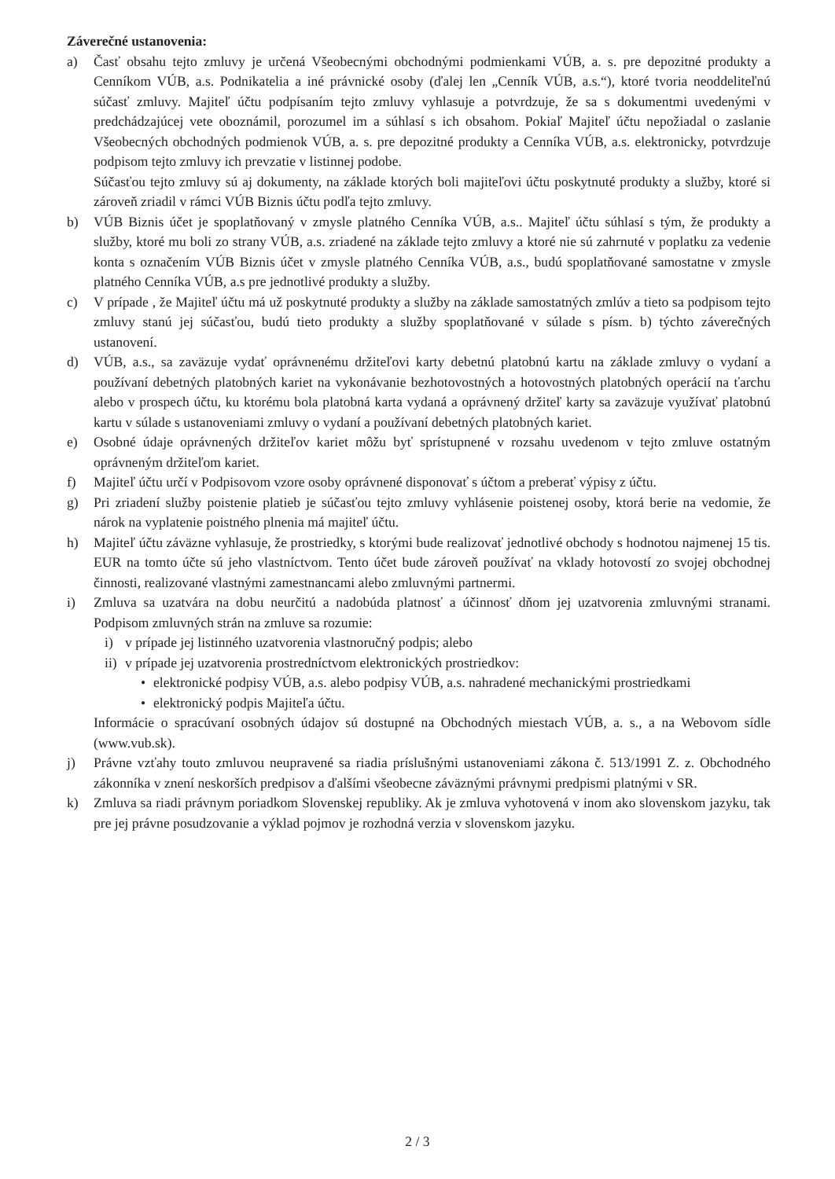Záverečné ustanovenia:
a) Časť obsahu tejto zmluvy je určená Všeobecnými obchodnými podmienkami VÚB, a. s. pre depozitné produkty a Cenníkom VÚB, a.s. Podnikatelia a iné právnické osoby (ďalej len „Cenník VÚB, a.s.“), ktoré tvoria neoddeliteľnú súčasť zmluvy. Majiteľ účtu podpísaním tejto zmluvy vyhlasuje a potvrdzuje, že sa s dokumentmi uvedenými v predchádzajúcej vete oboznámil, porozumel im a súhlasí s ich obsahom. Pokiaľ Majiteľ účtu nepožiadal o zaslanie Všeobecných obchodných podmienok VÚB, a. s. pre depozitné produkty a Cenníka VÚB, a.s. elektronicky, potvrdzuje podpisom tejto zmluvy ich prevzatie v listinnej podobe.
Súčasťou tejto zmluvy sú aj dokumenty, na základe ktorých boli majiteľovi účtu poskytnuté produkty a služby, ktoré si zároveň zriadil v rámci VÚB Biznis účtu podľa tejto zmluvy.
b) VÚB Biznis účet je spoplatňovaný v zmysle platného Cenníka VÚB, a.s.. Majiteľ účtu súhlasí s tým, že produkty a služby, ktoré mu boli zo strany VÚB, a.s. zriadené na základe tejto zmluvy a ktoré nie sú zahrnuté v poplatku za vedenie konta s označením VÚB Biznis účet v zmysle platného Cenníka VÚB, a.s., budú spoplatňované samostatne v zmysle platného Cenníka VÚB, a.s pre jednotlivé produkty a služby.
c) V prípade , že Majiteľ účtu má už poskytnuté produkty a služby na základe samostatných zmlúv a tieto sa podpisom tejto zmluvy stanú jej súčasťou, budú tieto produkty a služby spoplatňované v súlade s písm. b) týchto záverečných ustanovení.
d) VÚB, a.s., sa zaväzuje vydať oprávnenému držiteľovi karty debetnú platobnú kartu na základe zmluvy o vydaní a používaní debetných platobných kariet na vykonávanie bezhotovostných a hotovostných platobných operácií na ťarchu alebo v prospech účtu, ku ktorému bola platobná karta vydaná a oprávnený držiteľ karty sa zaväzuje využívať platobnú kartu v súlade s ustanoveniami zmluvy o vydaní a používaní debetných platobných kariet.
e) Osobné údaje oprávnených držiteľov kariet môžu byť sprístupnené v rozsahu uvedenom v tejto zmluve ostatným oprávneným držiteľom kariet.
f) Majiteľ účtu určí v Podpisovom vzore osoby oprávnené disponovať s účtom a preberať výpisy z účtu.
g) Pri zriadení služby poistenie platieb je súčasťou tejto zmluvy vyhlásenie poistenej osoby, ktorá berie na vedomie, že nárok na vyplatenie poistného plnenia má majiteľ účtu.
h) Majiteľ účtu záväzne vyhlasuje, že prostriedky, s ktorými bude realizovať jednotlivé obchody s hodnotou najmenej 15 tis. EUR na tomto účte sú jeho vlastníctvom. Tento účet bude zároveň používať na vklady hotovostí zo svojej obchodnej činnosti, realizované vlastnými zamestnancami alebo zmluvnými partnermi.
i) Zmluva sa uzatvára na dobu neurčitú a nadobúda platnosť a účinnosť dňom jej uzatvorenia zmluvnými stranami. Podpisom zmluvných strán na zmluve sa rozumie:
i) v prípade jej listinného uzatvorenia vlastnoručný podpis; alebo
ii)
v prípade jej uzatvorenia prostredníctvom elektronických prostriedkov:
• elektronické podpisy VÚB, a.s. alebo podpisy VÚB, a.s. nahradené mechanickými prostriedkami
• elektronický podpis Majiteľa účtu.
Informácie o spracúvaní osobných údajov sú dostupné na Obchodných miestach VÚB, a. s., a na Webovom sídle (www.vub.sk).
j) Právne vzťahy touto zmluvou neupravené sa riadia príslušnými ustanoveniami zákona č. 513/1991 Z. z. Obchodného zákonníka v znení neskorších predpisov a ďalšími všeobecne záväznými právnymi predpismi platnými v SR.
k) Zmluva sa riadi právnym poriadkom Slovenskej republiky. Ak je zmluva vyhotovená v inom ako slovenskom jazyku, tak pre jej právne posudzovanie a výklad pojmov je rozhodná verzia v slovenskom jazyku.
2 / 3